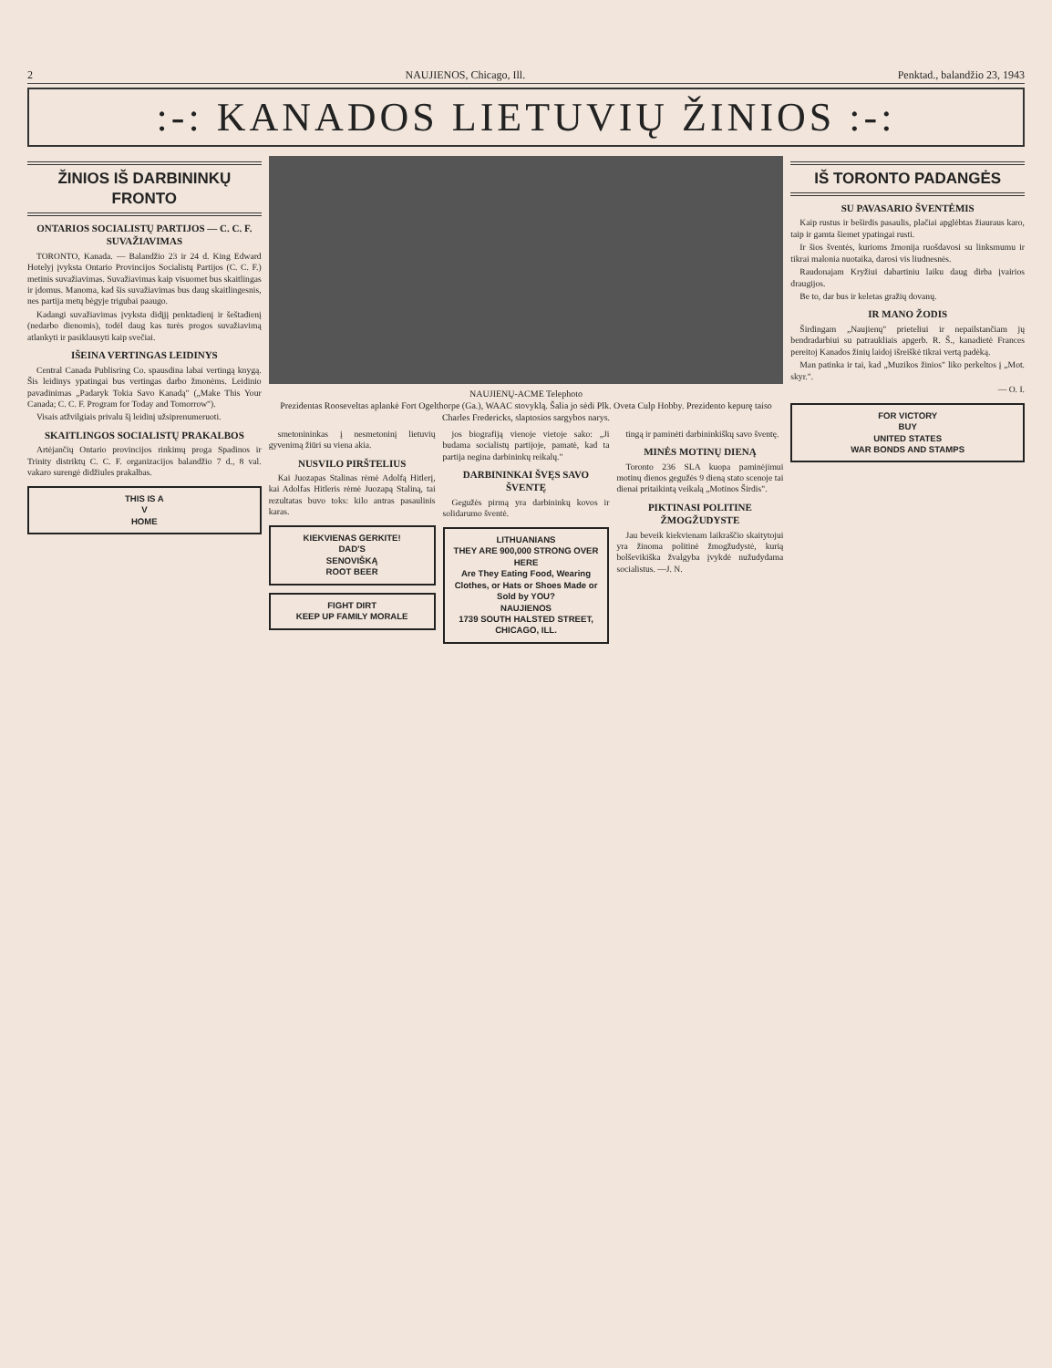2 NAUJIENOS, Chicago, Ill. Penktad., balandžio 23, 1943
:-: KANADOS LIETUVIŲ ŽINIOS :-:
ŽINIOS IŠ DARBININKŲ FRONTO
ONTARIOS SOCIALISTŲ PARTIJOS — C. C. F. SUVAŽIAVIMAS
TORONTO, Kanada. — Balandžio 23 ir 24 d. King Edward Hotelyj įvyksta Ontario Provincijos Socialistų Partijos (C. C. F.) metinis suvažiavimas. Suvažiavimas kaip visuomet bus skaitlingas ir įdomus. Manoma, kad šis suvažiavimas bus daug skaitlingesnis, nes partija metų bėgyje trigubai paaugo.
Kadangi suvažiavimas įvyksta didįjį penktadienį ir šeštadienį (nedarbo dienomis), todėl daug kas turės progos suvažiavimą atlankyti ir pasiklausyti kaip svečiai.
IŠEINA VERTINGAS LEIDINYS
Central Canada Publisring Co. spausdina labai vertingą knygą. Šis leidinys ypatingai bus vertingas darbo žmonėms. Leidinio pavadinimas „Padaryk Tokia Savo Kanadą" („Make This Your Canada; C. C. F. Program for Today and Tomorrow").
Visais atžvilgiais privalu šį leidinį užsiprenumeruoti.
SKAITLINGOS SOCIALISTŲ PRAKALBOS
Artėjančių Ontario provincijos rinkimų proga Spadinos ir Trinity distriktų C. C. F. organizacijos balandžio 7 d., 8 val. vakaro surengė didžiules prakalbas.
THIS IS A
V
HOME
NAUJIENŲ-ACME Telephoto
Prezidentas Rooseveltas aplankė Fort Ogelthorpe (Ga.), WAAC stovyklą. Šalia jo sėdi Plk. Oveta Culp Hobby. Prezidento kepurę taiso Charles Fredericks, slaptosios sargybos narys.
smetonininkas į nesmetoninį lietuvių gyvenimą žiūri su viena akia.
NUSVILO PIRŠTELIUS
Kai Juozapas Stalinas rėmė Adolfą Hitlerį, kai Adolfas Hitleris rėmė Juozapą Staliną, tai rezultatas buvo toks: kilo antras pasaulinis karas.
KIEKVIENAS GERKITE!
DAD'S
SENOVIŠKĄ
ROOT BEER
FIGHT DIRT
KEEP UP FAMILY MORALE
jos biografiją vienoje vietoje sako: „Ji budama socialistų partijoje, pamatė, kad ta partija negina darbininkų reikalų."
DARBININKAI ŠVĘS SAVO ŠVENTĘ
Gegužės pirmą yra darbininkų kovos ir solidarumo šventė.
LITHUANIANS
THEY ARE 900,000 STRONG OVER HERE
Are They Eating Food, Wearing Clothes, or Hats or Shoes Made or Sold by YOU?
NAUJIENOS
1739 SOUTH HALSTED STREET, CHICAGO, ILL.
tingą ir paminėti darbininkiškų savo šventę.
MINĖS MOTINŲ DIENĄ
Toronto 236 SLA kuopa paminėjimui motinų dienos gegužės 9 dieną stato scenoje tai dienai pritaikintą veikalą „Motinos Širdis".
PIKTINASI POLITINE ŽMOGŽUDYSTE
Jau beveik kiekvienam laikraščio skaitytojui yra žinoma politinė žmogžudystė, kurią bolševikiška žvalgyba įvykdė nužudydama socialistus. —J. N.
IŠ TORONTO PADANGĖS
SU PAVASARIO ŠVENTĖMIS
Kaip rustus ir beširdis pasaulis, plačiai apglėbtas žiauraus karo, taip ir gamta šiemet ypatingai rusti.
Ir šios šventės, kurioms žmonija ruošdavosi su linksmumu ir tikrai malonia nuotaika, darosi vis liudnesnės.
Raudonajam Kryžiui dabartiniu laiku daug dirba įvairios draugijos.
Be to, dar bus ir keletas gražių dovanų.
IR MANO ŽODIS
Širdingam „Naujienų" prieteliui ir nepailstančiam jų bendradarbiui su patraukliais apgerb. R. Š., kanadietė Frances pereitoj Kanados žinių laidoj išreiškė tikrai vertą padėką.
Man patinka ir tai, kad „Muzikos žinios" liko perkeltos į „Mot. skyr.".
— O. I.
FOR VICTORY
BUY
UNITED STATES
WAR BONDS AND STAMPS